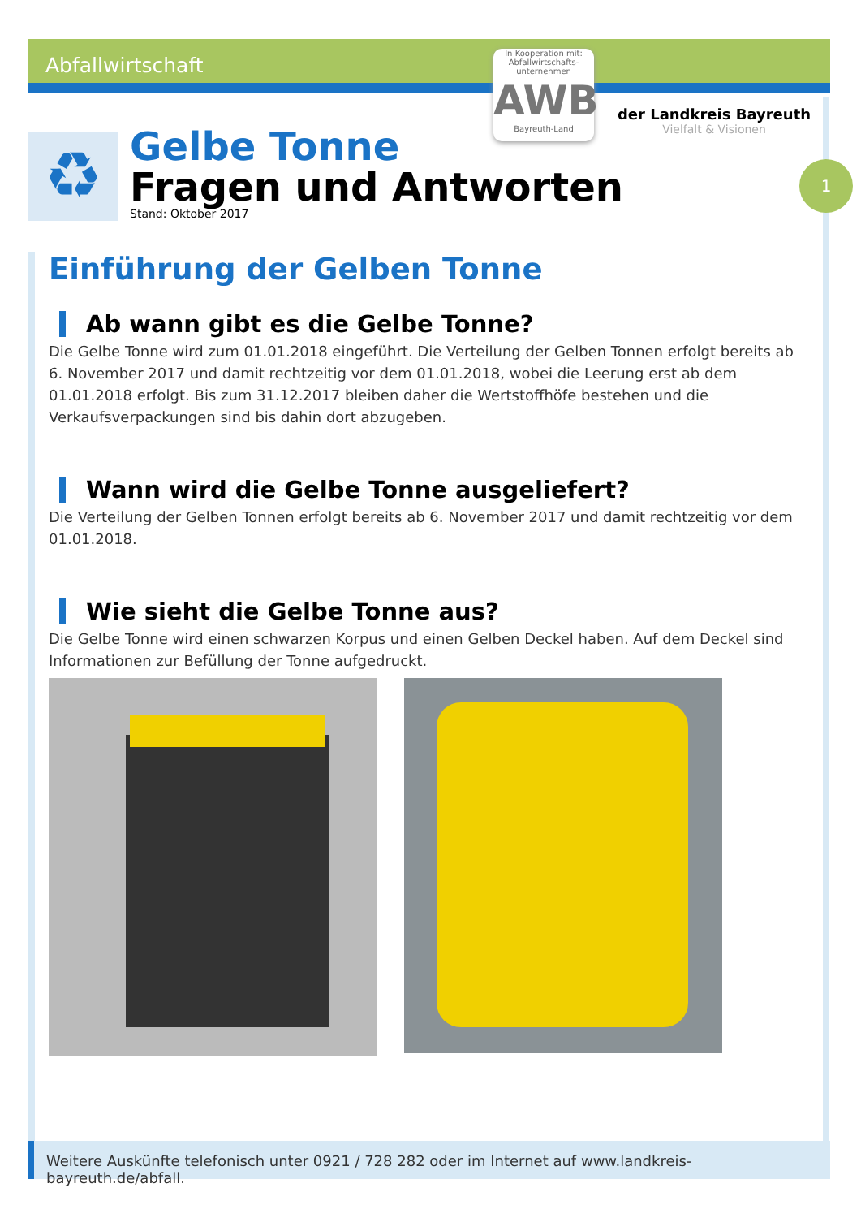Abfallwirtschaft
In Kooperation mit: Abfallwirtschafts-unternehmen
AWB
Bayreuth-Land
der Landkreis Bayreuth
Vielfalt & Visionen
1
♻
Gelbe Tonne
Fragen und Antworten
Stand: Oktober 2017
Einführung der Gelben Tonne
Ab wann gibt es die Gelbe Tonne?
Die Gelbe Tonne wird zum 01.01.2018 eingeführt. Die Verteilung der Gelben Tonnen erfolgt bereits ab 6. November 2017 und damit rechtzeitig vor dem 01.01.2018, wobei die Leerung erst ab dem 01.01.2018 erfolgt. Bis zum 31.12.2017 bleiben daher die Wertstoffhöfe bestehen und die Verkaufsverpackungen sind bis dahin dort abzugeben.
Wann wird die Gelbe Tonne ausgeliefert?
Die Verteilung der Gelben Tonnen erfolgt bereits ab 6. November 2017 und damit rechtzeitig vor dem 01.01.2018.
Wie sieht die Gelbe Tonne aus?
Die Gelbe Tonne wird einen schwarzen Korpus und einen Gelben Deckel haben. Auf dem Deckel sind Informationen zur Befüllung der Tonne aufgedruckt.
Weitere Auskünfte telefonisch unter 0921 / 728 282 oder im Internet auf www.landkreis-bayreuth.de/abfall.